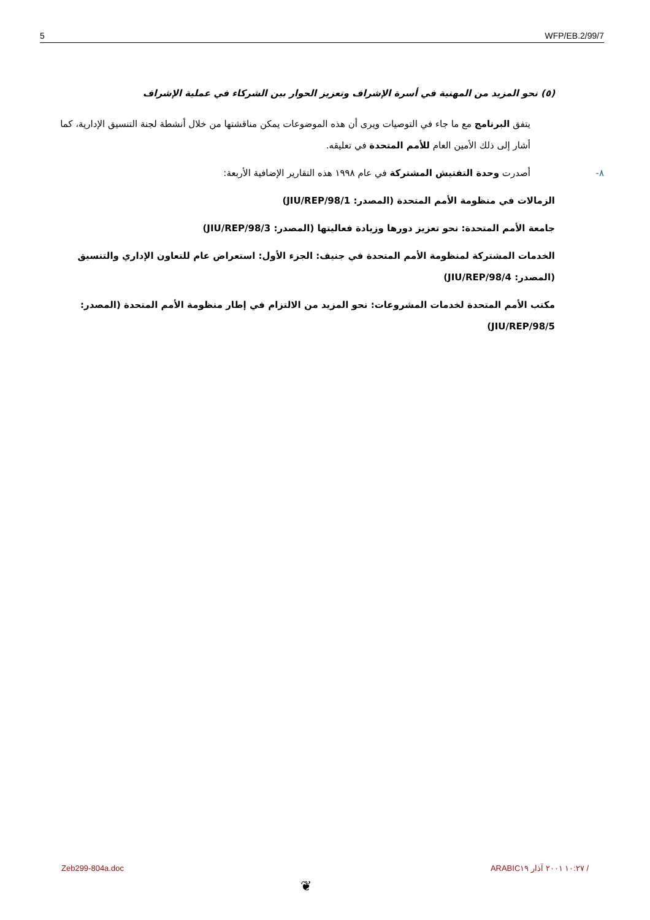5 WFP/EB.2/99/7
(٥) نحو المزيد من المهنية في أسرة الإشراف وتعزيز الحوار بين الشركاء في عملية الإشراف
يتفق البرنامج مع ما جاء في التوصيات ويرى أن هذه الموضوعات يمكن مناقشتها من خلال أنشطة لجنة التنسيق الإدارية، كما أشار إلى ذلك الأمين العام للأمم المتحدة في تعليقه.
٨-أصدرت وحدة التفتيش المشتركة في عام ١٩٩٨ هذه التقارير الإضافية الأربعة:
الزمالات في منظومة الأمم المتحدة (المصدر: JIU/REP/98/1)
جامعة الأمم المتحدة: نحو تعزيز دورها وزيادة فعاليتها (المصدر: JIU/REP/98/3)
الخدمات المشتركة لمنظومة الأمم المتحدة في جنيف: الجزء الأول: استعراض عام للتعاون الإداري والتنسيق (المصدر: JIU/REP/98/4)
مكتب الأمم المتحدة لخدمات المشروعات: نحو المزيد من الالتزام في إطار منظومة الأمم المتحدة (المصدر: JIU/REP/98/5)
Zeb299-804a.doc ARABIC١٠:٢٧ ٢٠٠١ آذار ١٩ /
❦